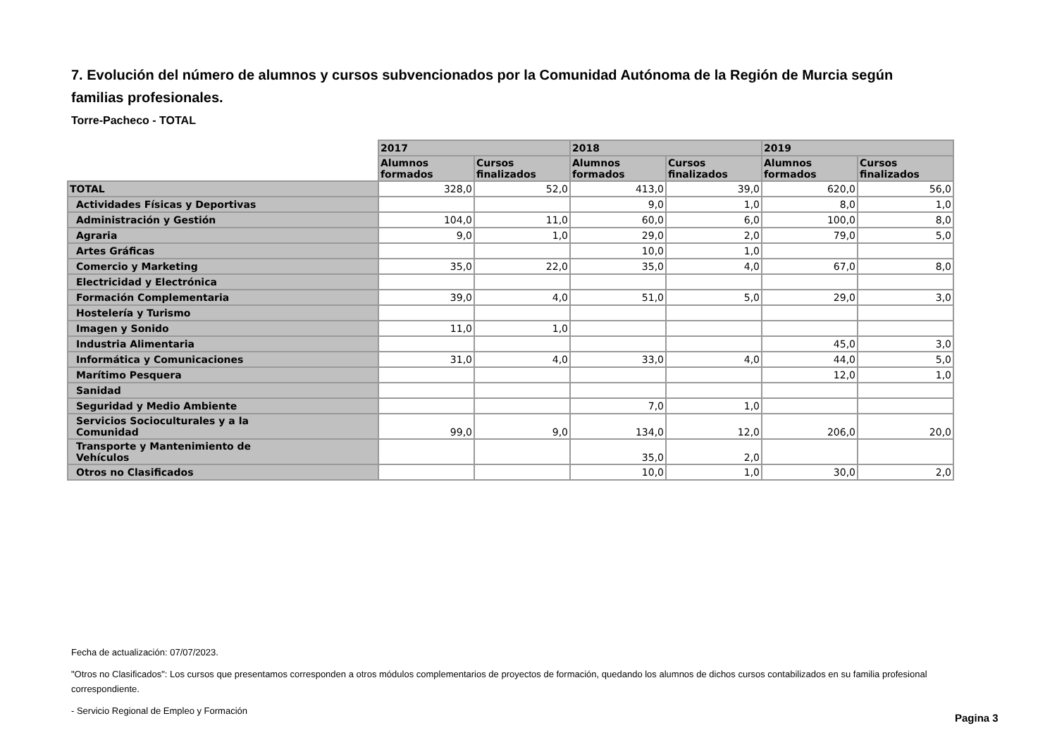7. Evolución del número de alumnos y cursos subvencionados por la Comunidad Autónoma de la Región de Murcia según familias profesionales.
Torre-Pacheco - TOTAL
| | 2017 | | 2018 | | 2019 | |
| --- | --- | --- | --- | --- | --- | --- |
| | Alumnos formados | Cursos finalizados | Alumnos formados | Cursos finalizados | Alumnos formados | Cursos finalizados |
| TOTAL | 328,0 | 52,0 | 413,0 | 39,0 | 620,0 | 56,0 |
| Actividades Físicas y Deportivas | | | 9,0 | 1,0 | 8,0 | 1,0 |
| Administración y Gestión | 104,0 | 11,0 | 60,0 | 6,0 | 100,0 | 8,0 |
| Agraria | 9,0 | 1,0 | 29,0 | 2,0 | 79,0 | 5,0 |
| Artes Gráficas | | | 10,0 | 1,0 | | |
| Comercio y Marketing | 35,0 | 22,0 | 35,0 | 4,0 | 67,0 | 8,0 |
| Electricidad y Electrónica | | | | | | |
| Formación Complementaria | 39,0 | 4,0 | 51,0 | 5,0 | 29,0 | 3,0 |
| Hostelería y Turismo | | | | | | |
| Imagen y Sonido | 11,0 | 1,0 | | | | |
| Industria Alimentaria | | | | | 45,0 | 3,0 |
| Informática y Comunicaciones | 31,0 | 4,0 | 33,0 | 4,0 | 44,0 | 5,0 |
| Marítimo Pesquera | | | | | 12,0 | 1,0 |
| Sanidad | | | | | | |
| Seguridad y Medio Ambiente | | | 7,0 | 1,0 | | |
| Servicios Socioculturales y a la Comunidad | 99,0 | 9,0 | 134,0 | 12,0 | 206,0 | 20,0 |
| Transporte y Mantenimiento de Vehículos | | | 35,0 | 2,0 | | |
| Otros no Clasificados | | | 10,0 | 1,0 | 30,0 | 2,0 |
Fecha de actualización: 07/07/2023.
"Otros no Clasificados": Los cursos que presentamos corresponden a otros módulos complementarios de proyectos de formación, quedando los alumnos de dichos cursos contabilizados en su familia profesional correspondiente.
- Servicio Regional de Empleo y Formación
Pagina 3